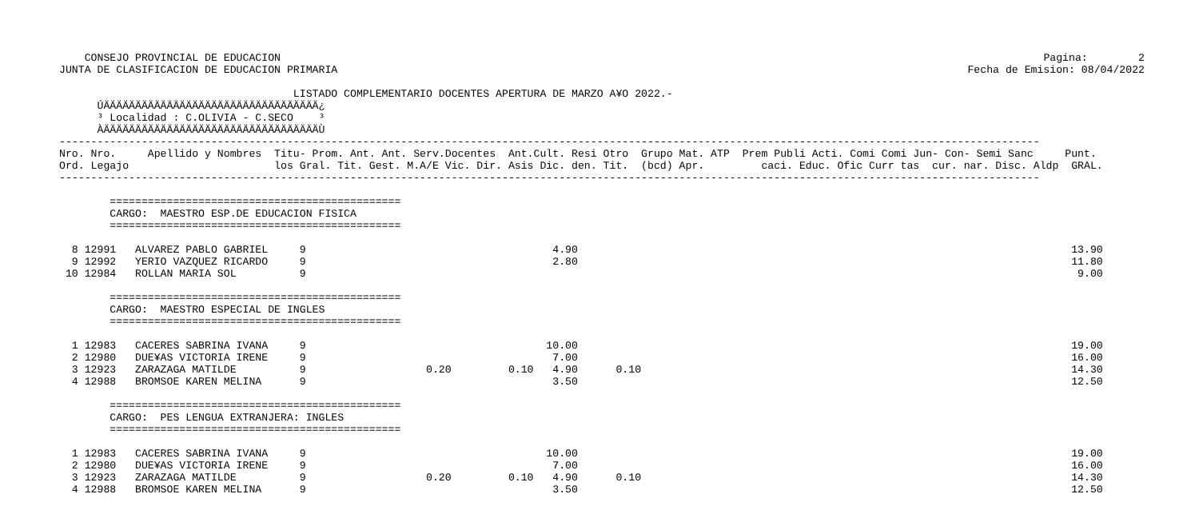Pagina:        2
Fecha de Emision: 08/04/2022
    CONSEJO PROVINCIAL DE EDUCACION
JUNTA DE CLASIFICACION DE EDUCACION PRIMARIA

                                     LISTADO COMPLEMENTARIO DOCENTES APERTURA DE MARZO A¥O 2022.-
      ÚÄÄÄÄÄÄÄÄÄÄÄÄÄÄÄÄÄÄÄÄÄÄÄÄÄÄÄÄÄÄÄÄÄÄ¿
      ³ Localidad : C.OLIVIA - C.SECO    ³
      ÀÄÄÄÄÄÄÄÄÄÄÄÄÄÄÄÄÄÄÄÄÄÄÄÄÄÄÄÄÄÄÄÄÄÄÙ
-----------------------------------------------------------------------------------------------------------------------------------------------------------
Nro. Nro.     Apellido y Nombres  Titu- Prom. Ant. Ant. Serv.Docentes  Ant.Cult. Resi Otro  Grupo Mat. ATP  Prem Publi Acti. Comi Comi Jun- Con- Semi Sanc     Punt.
Ord. Legajo                       los Gral. Tit. Gest. M.A/E Vic. Dir. Asis Dic. den. Tit.  (bcd) Apr.         caci. Educ. Ofic Curr tas  cur. nar. Disc. Aldp  GRAL.
-----------------------------------------------------------------------------------------------------------------------------------------------------------

        ==============================================
        CARGO:  MAESTRO ESP.DE EDUCACION FISICA
        ==============================================

  8 12991   ALVAREZ PABLO GABRIEL     9                                       4.90                                                                              13.90
  9 12992   YERIO VAZQUEZ RICARDO     9                                       2.80                                                                              11.80
 10 12984   ROLLAN MARIA SOL          9                                                                                                                          9.00

        ==============================================
        CARGO:  MAESTRO ESPECIAL DE INGLES
        ==============================================

  1 12983   CACERES SABRINA IVANA     9                                      10.00                                                                              19.00
  2 12980   DUE¥AS VICTORIA IRENE     9                                       7.00                                                                              16.00
  3 12923   ZARAZAGA MATILDE          9                   0.20         0.10   4.90      0.10                                                                    14.30
  4 12988   BROMSOE KAREN MELINA      9                                       3.50                                                                              12.50

        ==============================================
        CARGO:  PES LENGUA EXTRANJERA: INGLES
        ==============================================

  1 12983   CACERES SABRINA IVANA     9                                      10.00                                                                              19.00
  2 12980   DUE¥AS VICTORIA IRENE     9                                       7.00                                                                              16.00
  3 12923   ZARAZAGA MATILDE          9                   0.20         0.10   4.90      0.10                                                                    14.30
  4 12988   BROMSOE KAREN MELINA      9                                       3.50                                                                              12.50